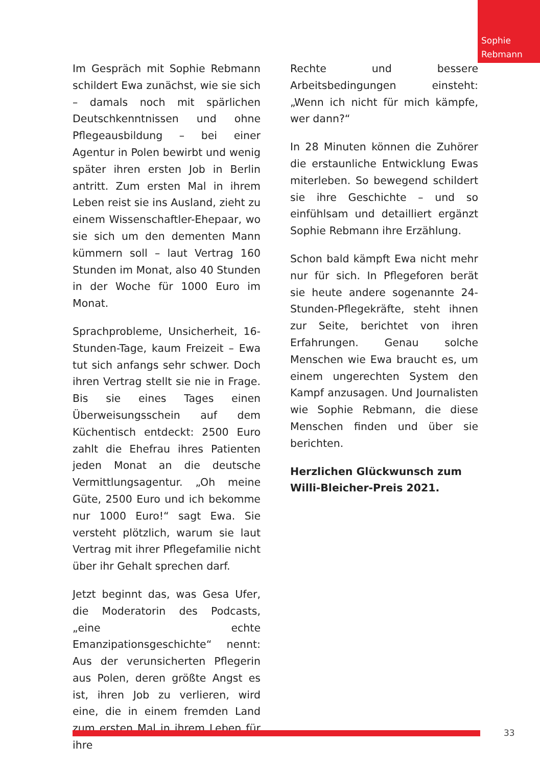Sophie
Rebmann
Im Gespräch mit Sophie Rebmann schildert Ewa zunächst, wie sie sich – damals noch mit spärlichen Deutschkenntnissen und ohne Pflegeausbildung – bei einer Agentur in Polen bewirbt und wenig später ihren ersten Job in Berlin antritt. Zum ersten Mal in ihrem Leben reist sie ins Ausland, zieht zu einem Wissenschaftler-Ehepaar, wo sie sich um den dementen Mann kümmern soll – laut Vertrag 160 Stunden im Monat, also 40 Stunden in der Woche für 1000 Euro im Monat.
Sprachprobleme, Unsicherheit, 16-Stunden-Tage, kaum Freizeit – Ewa tut sich anfangs sehr schwer. Doch ihren Vertrag stellt sie nie in Frage. Bis sie eines Tages einen Überweisungsschein auf dem Küchentisch entdeckt: 2500 Euro zahlt die Ehefrau ihres Patienten jeden Monat an die deutsche Vermittlungsagentur. „Oh meine Güte, 2500 Euro und ich bekomme nur 1000 Euro!“ sagt Ewa. Sie versteht plötzlich, warum sie laut Vertrag mit ihrer Pflegefamilie nicht über ihr Gehalt sprechen darf.
Jetzt beginnt das, was Gesa Ufer, die Moderatorin des Podcasts, „eine echte Emanzipationsgeschichte“ nennt: Aus der verunsicherten Pflegerin aus Polen, deren größte Angst es ist, ihren Job zu verlieren, wird eine, die in einem fremden Land zum ersten Mal in ihrem Leben für ihre
Rechte und bessere Arbeitsbedingungen einsteht: „Wenn ich nicht für mich kämpfe, wer dann?“
In 28 Minuten können die Zuhörer die erstaunliche Entwicklung Ewas miterleben. So bewegend schildert sie ihre Geschichte – und so einfühlsam und detailliert ergänzt Sophie Rebmann ihre Erzählung.
Schon bald kämpft Ewa nicht mehr nur für sich. In Pflegeforen berät sie heute andere sogenannte 24-Stunden-Pflegekräfte, steht ihnen zur Seite, berichtet von ihren Erfahrungen. Genau solche Menschen wie Ewa braucht es, um einem ungerechten System den Kampf anzusagen. Und Journalisten wie Sophie Rebmann, die diese Menschen finden und über sie berichten.
Herzlichen Glückwunsch zum
Willi-Bleicher-Preis 2021.
33